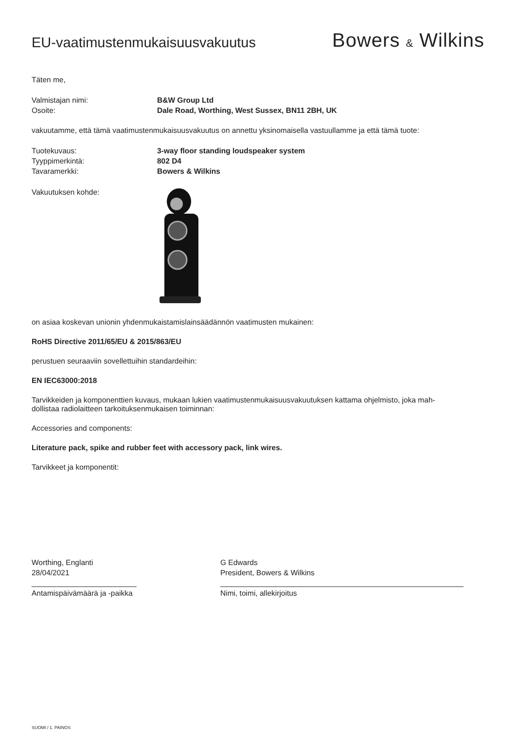EU-vaatimustenmukaisuusvakuutus
Bowers & Wilkins
Täten me,
Valmistajan nimi: B&W Group Ltd
Osoite: Dale Road, Worthing, West Sussex, BN11 2BH, UK
vakuutamme, että tämä vaatimustenmukaisuusvakuutus on annettu yksinomaisella vastuullamme ja että tämä tuote:
Tuotekuvaus: 3-way floor standing loudspeaker system
Tyyppimerkintä: 802 D4
Tavaramerkki: Bowers & Wilkins
Vakuutuksen kohde:
on asiaa koskevan unionin yhdenmukaistamislainsäädännön vaatimusten mukainen:
RoHS Directive 2011/65/EU & 2015/863/EU
perustuen seuraaviin sovellettuihin standardeihin:
EN IEC63000:2018
Tarvikkeiden ja komponenttien kuvaus, mukaan lukien vaatimustenmukaisuusvakuutuksen kattama ohjelmisto, joka mah-
dollistaa radiolaitteen tarkoituksenmukaisen toiminnan:
Accessories and components:
Literature pack, spike and rubber feet with accessory pack, link wires.
Tarvikkeet ja komponentit:
Worthing, Englanti
28/04/2021
_________________________
Antamispäivämäärä ja -paikka
G Edwards
President, Bowers & Wilkins
__________________________________________________________
Nimi, toimi, allekirjoitus
SUOMI / 1. PAINOS